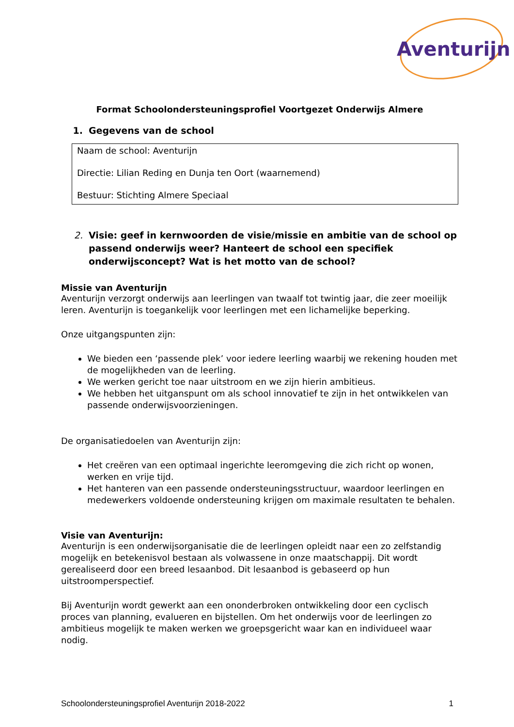Aventurijn
Format Schoolondersteuningsprofiel Voortgezet Onderwijs Almere
1. Gegevens van de school
Naam de school: Aventurijn
Directie: Lilian Reding en Dunja ten Oort (waarnemend)
Bestuur: Stichting Almere Speciaal
2. Visie: geef in kernwoorden de visie/missie en ambitie van de school op passend onderwijs weer? Hanteert de school een specifiek onderwijsconcept? Wat is het motto van de school?
Missie van Aventurijn
Aventurijn verzorgt onderwijs aan leerlingen van twaalf tot twintig jaar, die zeer moeilijk leren. Aventurijn is toegankelijk voor leerlingen met een lichamelijke beperking.
Onze uitgangspunten zijn:
We bieden een ‘passende plek’ voor iedere leerling waarbij we rekening houden met de mogelijkheden van de leerling.
We werken gericht toe naar uitstroom en we zijn hierin ambitieus.
We hebben het uitganspunt om als school innovatief te zijn in het ontwikkelen van passende onderwijsvoorzieningen.
De organisatiedoelen van Aventurijn zijn:
Het creëren van een optimaal ingerichte leeromgeving die zich richt op wonen, werken en vrije tijd.
Het hanteren van een passende ondersteuningsstructuur, waardoor leerlingen en medewerkers voldoende ondersteuning krijgen om maximale resultaten te behalen.
Visie van Aventurijn:
Aventurijn is een onderwijsorganisatie die de leerlingen opleidt naar een zo zelfstandig mogelijk en betekenisvol bestaan als volwassene in onze maatschappij. Dit wordt gerealiseerd door een breed lesaanbod. Dit lesaanbod is gebaseerd op hun uitstroomperspectief.
Bij Aventurijn wordt gewerkt aan een ononderbroken ontwikkeling door een cyclisch proces van planning, evalueren en bijstellen. Om het onderwijs voor de leerlingen zo ambitieus mogelijk te maken werken we groepsgericht waar kan en individueel waar nodig.
Schoolondersteuningsprofiel Aventurijn 2018-2022 1